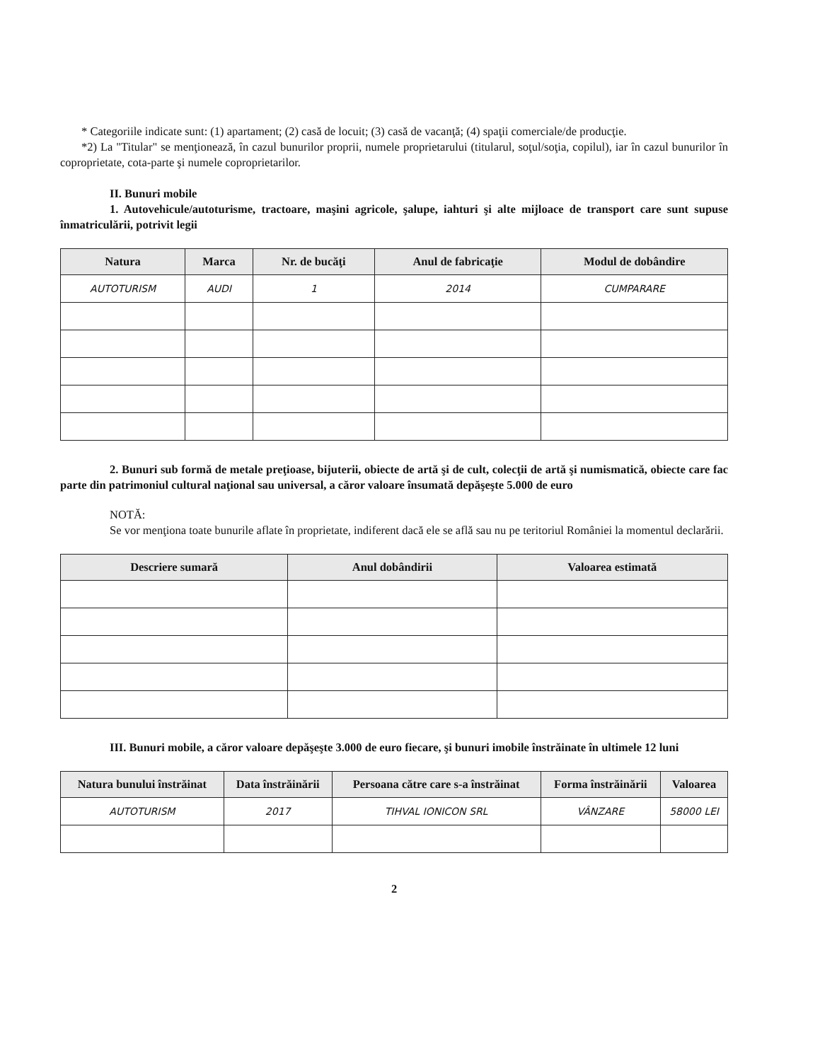* Categoriile indicate sunt: (1) apartament; (2) casă de locuit; (3) casă de vacanţă; (4) spaţii comerciale/de producţie.
*2) La "Titular" se menţionează, în cazul bunurilor proprii, numele proprietarului (titularul, soţul/soţia, copilul), iar în cazul bunurilor în coproprietate, cota-parte şi numele coproprietarilor.
II. Bunuri mobile
1. Autovehicule/autoturisme, tractoare, maşini agricole, şalupe, iahturi şi alte mijloace de transport care sunt supuse înmatriculării, potrivit legii
| Natura | Marca | Nr. de bucăţi | Anul de fabricaţie | Modul de dobândire |
| --- | --- | --- | --- | --- |
| AUTOTURISM | AUDI | 1 | 2014 | CUMPARARE |
2. Bunuri sub formă de metale preţioase, bijuterii, obiecte de artă şi de cult, colecţii de artă şi numismatică, obiecte care fac parte din patrimoniul cultural naţional sau universal, a căror valoare însumată depăşeşte 5.000 de euro
NOTĂ:
Se vor menţiona toate bunurile aflate în proprietate, indiferent dacă ele se află sau nu pe teritoriul României la momentul declarării.
| Descriere sumară | Anul dobândirii | Valoarea estimată |
| --- | --- | --- |
III. Bunuri mobile, a căror valoare depăşeşte 3.000 de euro fiecare, şi bunuri imobile înstrăinate în ultimele 12 luni
| Natura bunului înstrăinat | Data înstrăinării | Persoana către care s-a înstrăinat | Forma înstrăinării | Valoarea |
| --- | --- | --- | --- | --- |
| AUTOTURISM | 2017 | TIHVAL IONICON SRL | VÂNZARE | 58000 LEI |
2